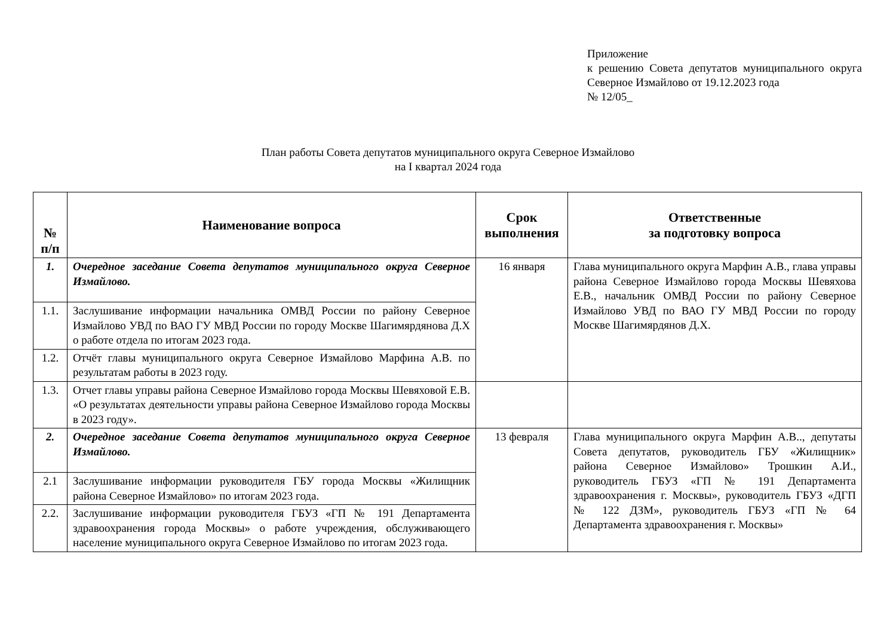Приложение
к решению Совета депутатов муниципального округа Северное Измайлово от 19.12.2023 года
№ 12/05_
План работы Совета депутатов муниципального округа Северное Измайлово
на I квартал 2024 года
| № п/п | Наименование вопроса | Срок выполнения | Ответственные за подготовку вопроса |
| --- | --- | --- | --- |
| 1. | Очередное заседание Совета депутатов муниципального округа Северное Измайлово. | 16 января | Глава муниципального округа Марфин А.В., глава управы района Северное Измайлово города Москвы Шевяхова Е.В., начальник ОМВД России по району Северное Измайлово УВД по ВАО ГУ МВД России по городу Москве Шагимярдянов Д.Х. |
| 1.1. | Заслушивание информации начальника ОМВД России по району Северное Измайлово УВД по ВАО ГУ МВД России по городу Москве Шагимярдянова Д.Х о работе отдела по итогам 2023 года. | | |
| 1.2. | Отчёт главы муниципального округа Северное Измайлово Марфина А.В. по результатам работы в 2023 году. | | |
| 1.3. | Отчет главы управы района Северное Измайлово города Москвы Шевяховой Е.В. «О результатах деятельности управы района Северное Измайлово города Москвы в 2023 году». | | |
| 2. | Очередное заседание Совета депутатов муниципального округа Северное Измайлово. | 13 февраля | Глава муниципального округа Марфин А.В.., депутаты Совета депутатов, руководитель ГБУ «Жилищник» района Северное Измайлово» Трошкин А.И., руководитель ГБУЗ «ГП № 191 Департамента здравоохранения г. Москвы», руководитель ГБУЗ «ДГП № 122 ДЗМ», руководитель ГБУЗ «ГП № 64 Департамента здравоохранения г. Москвы» |
| 2.1 | Заслушивание информации руководителя ГБУ города Москвы «Жилищник района Северное Измайлово» по итогам 2023 года. | | |
| 2.2. | Заслушивание информации руководителя ГБУЗ «ГП № 191 Департамента здравоохранения города Москвы» о работе учреждения, обслуживающего население муниципального округа Северное Измайлово по итогам 2023 года. | | |